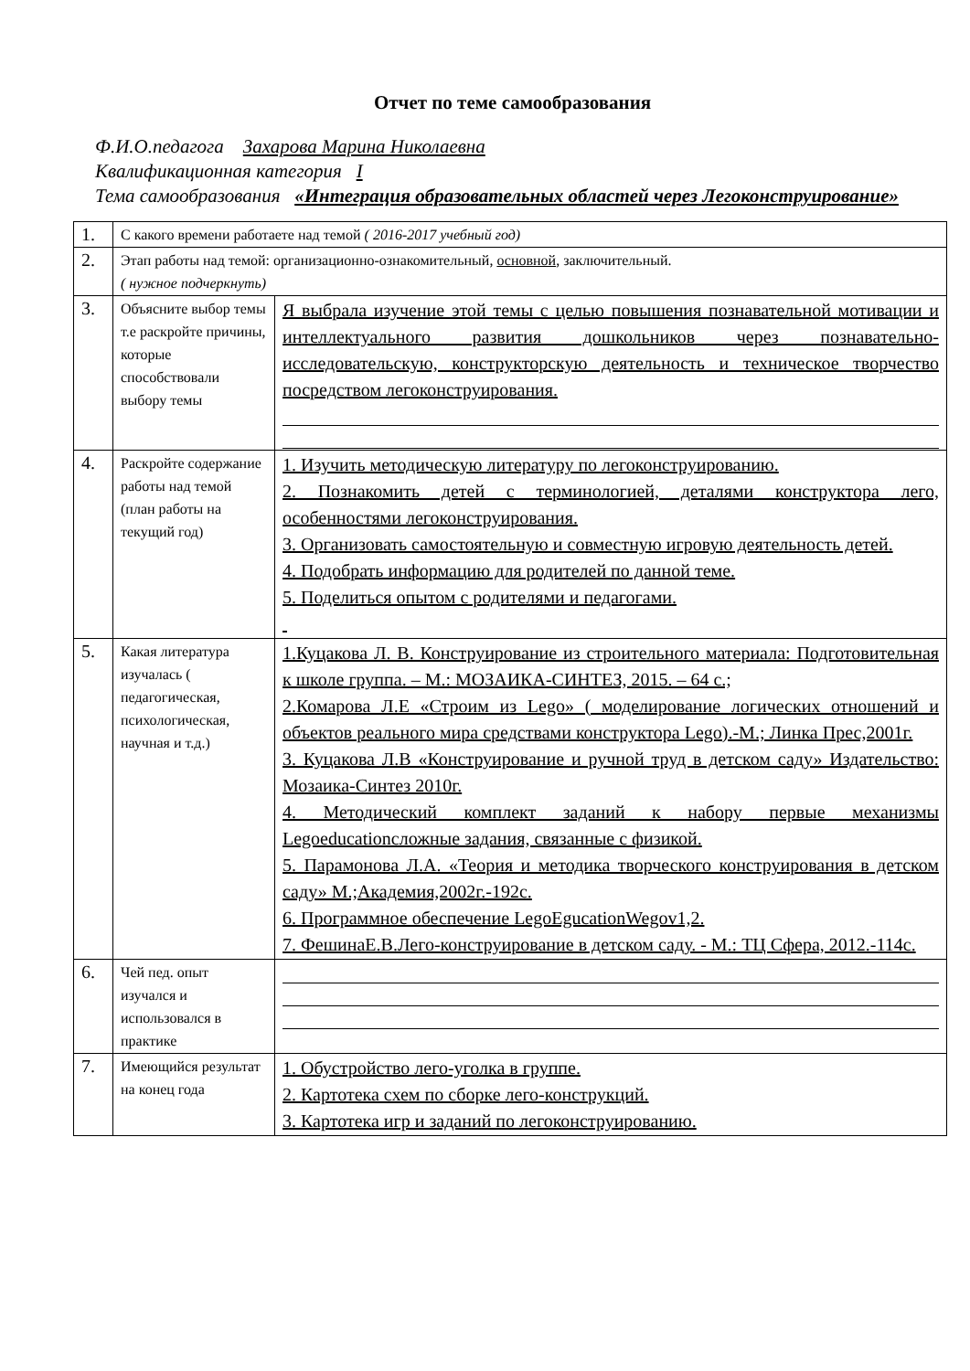Отчет по теме самообразования
Ф.И.О.педагога Захарова Марина Николаевна
Квалификационная категория I
Тема самообразования «Интеграция образовательных областей через Легоконструирование»
| 1. | С какого времени работаете над темой ( 2016-2017 учебный год) | |
| 2. | Этап работы над темой: организационно-ознакомительный, основной , заключительный. ( нужное подчеркнуть) | |
| 3. | Объясните выбор темы т.е раскройте причины, которые способствовали выбору темы | Я выбрала изучение этой темы с целью повышения познавательной мотивации и интеллектуального развития дошкольников через познавательно-исследовательскую, конструкторскую деятельность и техническое творчество посредством легоконструирования. |
| 4. | Раскройте содержание работы над темой (план работы на текущий год) | 1. Изучить методическую литературу по легоконструированию. 2. Познакомить детей с терминологией, деталями конструктора лего, особенностями легоконструирования. 3. Организовать самостоятельную и совместную игровую деятельность детей. 4. Подобрать информацию для родителей по данной теме. 5. Поделиться опытом с родителями и педагогами. |
| 5. | Какая литература изучалась ( педагогическая, психологическая, научная и т.д.) | 1.Куцакова Л. В. Конструирование из строительного материала: Подготовительная к школе группа. – М.: МОЗАИКА-СИНТЕЗ, 2015. – 64 с.; 2.Комарова Л.Е «Строим из Lego» ( моделирование логических отношений и объектов реального мира средствами конструктора Lego).-М.; Линка Прес,2001г. 3. Куцакова Л.В «Конструирование и ручной труд в детском саду» Издательство: Мозаика-Синтез 2010г. 4. Методический комплект заданий к набору первые механизмы Legoeducationсложные задания, связанные с физикой. 5. Парамонова Л.А. «Теория и методика творческого конструирования в детском саду» М.;Академия,2002г.-192с. 6. Программное обеспечение LegoEgucationWegov1,2. 7. ФешинаЕ.В.Лего-конструирование в детском саду. - М.: ТЦ Сфера, 2012.-114с. |
| 6. | Чей пед. опыт изучался и использовался в практике | |
| 7. | Имеющийся результат на конец года | 1. Обустройство лего-уголка в группе. 2. Картотека схем по сборке лего-конструкций. 3. Картотека игр и заданий по легоконструированию. |